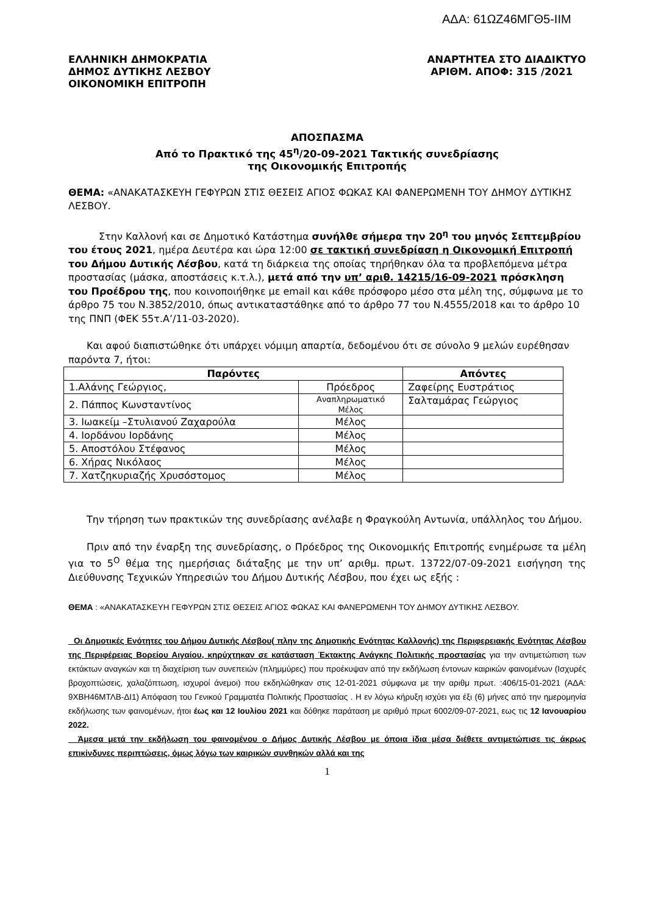ΑΔΑ: 61ΩΖ46ΜΓΘ5-ΙΙΜ
ΕΛΛΗΝΙΚΗ ΔΗΜΟΚΡΑΤΙΑ
ΔΗΜΟΣ ΔΥΤΙΚΗΣ ΛΕΣΒΟΥ
ΟΙΚΟΝΟΜΙΚΗ ΕΠΙΤΡΟΠΗ
ΑΝΑΡΤΗΤΕΑ ΣΤΟ ΔΙΑΔΙΚΤΥΟ
ΑΡΙΘΜ. ΑΠΟΦ: 315 /2021
ΑΠΟΣΠΑΣΜΑ
Από το Πρακτικό της 45<sup>η</sup>/20-09-2021 Τακτικής συνεδρίασης
της Οικονομικής Επιτροπής
ΘΕΜΑ: «ΑΝΑΚΑΤΑΣΚΕΥΗ ΓΕΦΥΡΩΝ ΣΤΙΣ ΘΕΣΕΙΣ ΑΓΙΟΣ ΦΩΚΑΣ ΚΑΙ ΦΑΝΕΡΩΜΕΝΗ ΤΟΥ ΔΗΜΟΥ ΔΥΤΙΚΗΣ ΛΕΣΒΟΥ.
Στην Καλλονή και σε Δημοτικό Κατάστημα συνήλθε σήμερα την 20<sup>η</sup> του μηνός Σεπτεμβρίου του έτους 2021, ημέρα Δευτέρα και ώρα 12:00 σε τακτική συνεδρίαση η Οικονομική Επιτροπή του Δήμου Δυτικής Λέσβου, κατά τη διάρκεια της οποίας τηρήθηκαν όλα τα προβλεπόμενα μέτρα προστασίας (μάσκα, αποστάσεις κ.τ.λ.), μετά από την υπ’ αριθ. 14215/16-09-2021 πρόσκληση του Προέδρου της, που κοινοποιήθηκε με email και κάθε πρόσφορο μέσο στα μέλη της, σύμφωνα με το άρθρο 75 του Ν.3852/2010, όπως αντικαταστάθηκε από το άρθρο 77 του Ν.4555/2018 και το άρθρο 10 της ΠΝΠ (ΦΕΚ 55τ.Α’/11-03-2020).
Και αφού διαπιστώθηκε ότι υπάρχει νόμιμη απαρτία, δεδομένου ότι σε σύνολο 9 μελών ευρέθησαν παρόντα 7, ήτοι:
| Παρόντες | | Απόντες |
| --- | --- | --- |
| 1.Αλάνης Γεώργιος, | Πρόεδρος | Ζαφείρης Ευστράτιος |
| 2. Πάππος Κωνσταντίνος | Αναπληρωματικό Μέλος | Σαλταμάρας Γεώργιος |
| 3. Ιωακείμ –Στυλιανού Ζαχαρούλα | Μέλος | |
| 4. Ιορδάνου Ιορδάνης | Μέλος | |
| 5. Αποστόλου Στέφανος | Μέλος | |
| 6. Χήρας Νικόλαος | Μέλος | |
| 7. Χατζηκυριαζής Χρυσόστομος | Μέλος | |
Την τήρηση των πρακτικών της συνεδρίασης ανέλαβε η Φραγκούλη Αντωνία, υπάλληλος του Δήμου.
Πριν από την έναρξη της συνεδρίασης, ο Πρόεδρος της Οικονομικής Επιτροπής ενημέρωσε τα μέλη για το 5<sup>Ο</sup> θέμα της ημερήσιας διάταξης με την υπ’ αριθμ. πρωτ. 13722/07-09-2021 εισήγηση της Διεύθυνσης Τεχνικών Υπηρεσιών του Δήμου Δυτικής Λέσβου, που έχει ως εξής :
ΘΕΜΑ : «ΑΝΑΚΑΤΑΣΚΕΥΗ ΓΕΦΥΡΩΝ ΣΤΙΣ ΘΕΣΕΙΣ ΑΓΙΟΣ ΦΩΚΑΣ ΚΑΙ ΦΑΝΕΡΩΜΕΝΗ ΤΟΥ ΔΗΜΟΥ ΔΥΤΙΚΗΣ ΛΕΣΒΟΥ.
Οι Δημοτικές Ενότητες του Δήμου Δυτικής Λέσβου( πλην της Δημοτικής Ενότητας Καλλονής) της Περιφερειακής Ενότητας Λέσβου της Περιφέρειας Βορείου Αιγαίου, κηρύχτηκαν σε κατάσταση Έκτακτης Ανάγκης Πολιτικής προστασίας για την αντιμετώπιση των εκτάκτων αναγκών και τη διαχείριση των συνεπειών (πλημμύρες) που προέκυψαν από την εκδήλωση έντονων καιρικών φαινομένων (Ισχυρές βροχοπτώσεις, χαλαζόπτωση, ισχυροί άνεμοι) που εκδηλώθηκαν στις 12-01-2021 σύμφωνα με την αριθμ πρωτ. :406/15-01-2021 (ΑΔΑ: 9ΧΒΗ46ΜΤΛΒ-ΔΙ1) Απόφαση του Γενικού Γραμματέα Πολιτικής Προστασίας . Η εν λόγω κήρυξη ισχύει για έξι (6) μήνες από την ημερομηνία εκδήλωσης των φαινομένων, ήτοι έως και 12 Ιουλίου 2021 και δόθηκε παράταση με αριθμό πρωτ 6002/09-07-2021, εως τις 12 Ιανουαρίου 2022.
Άμεσα μετά την εκδήλωση του φαινομένου ο Δήμος Δυτικής Λέσβου με όποια ίδια μέσα διέθετε αντιμετώπισε τις άκρως επικίνδυνες περιπτώσεις, όμως λόγω των καιρικών συνθηκών αλλά και της
1